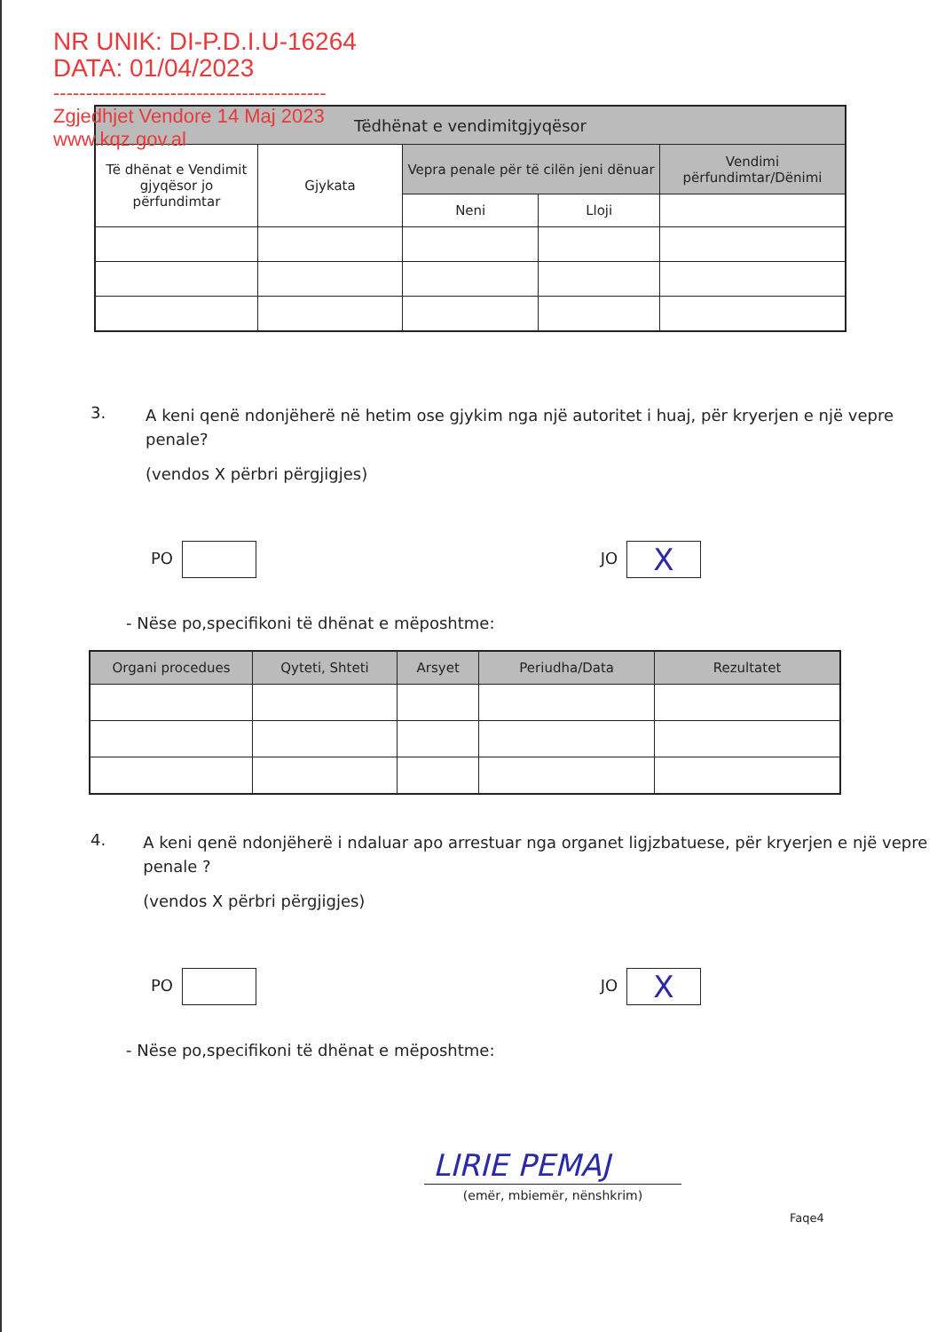NR UNIK: DI-P.D.I.U-16264
DATA: 01/04/2023
------------------------------------------
Zgjedhjet Vendore 14 Maj 2023
www.kqz.gov.al
| Tëdhënat e vendimitgjyqësor | | | | |
| --- | --- | --- | --- | --- |
| Të dhënat e Vendimit gjyqësor jo përfundimtar | Gjykata | Vepra penale për të cilën jeni dënuar | | Vendimi përfundimtar/Dënimi |
| | | Neni | Lloji | |
3.
A keni qenë ndonjëherë në hetim ose gjykim nga një autoritet i huaj, për kryerjen e një vepre penale?
(vendos X përbri përgjigjes)
PO JO X
- Nëse po,specifikoni të dhënat e mëposhtme:
| Organi procedues | Qyteti, Shteti | Arsyet | Periudha/Data | Rezultatet |
| --- | --- | --- | --- | --- |
4.
A keni qenë ndonjëherë i ndaluar apo arrestuar nga organet ligjzbatuese, për kryerjen e një vepre penale ?
(vendos X përbri përgjigjes)
PO JO X
- Nëse po,specifikoni të dhënat e mëposhtme:
LIRIE PEMAJ
(emër, mbiemër, nënshkrim)
Faqe4